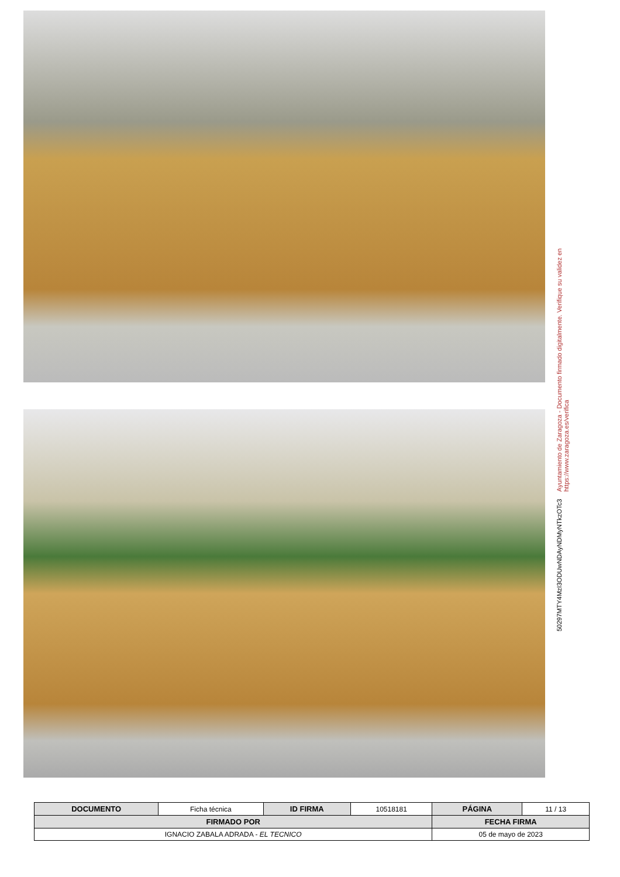Ayuntamiento de Zaragoza - Documento firmado digitalmente. Verifique su validez en https://www.zaragoza.es/verifica
50297MTY4MzI3ODUwNDAyNDMyNTkzOTc3
| DOCUMENTO | Ficha técnica | ID FIRMA | 10518181 | PÁGINA | 11 / 13 |
| FIRMADO POR | | | | FECHA FIRMA | |
| IGNACIO ZABALA ADRADA - EL TECNICO | | | | 05 de mayo de 2023 | |